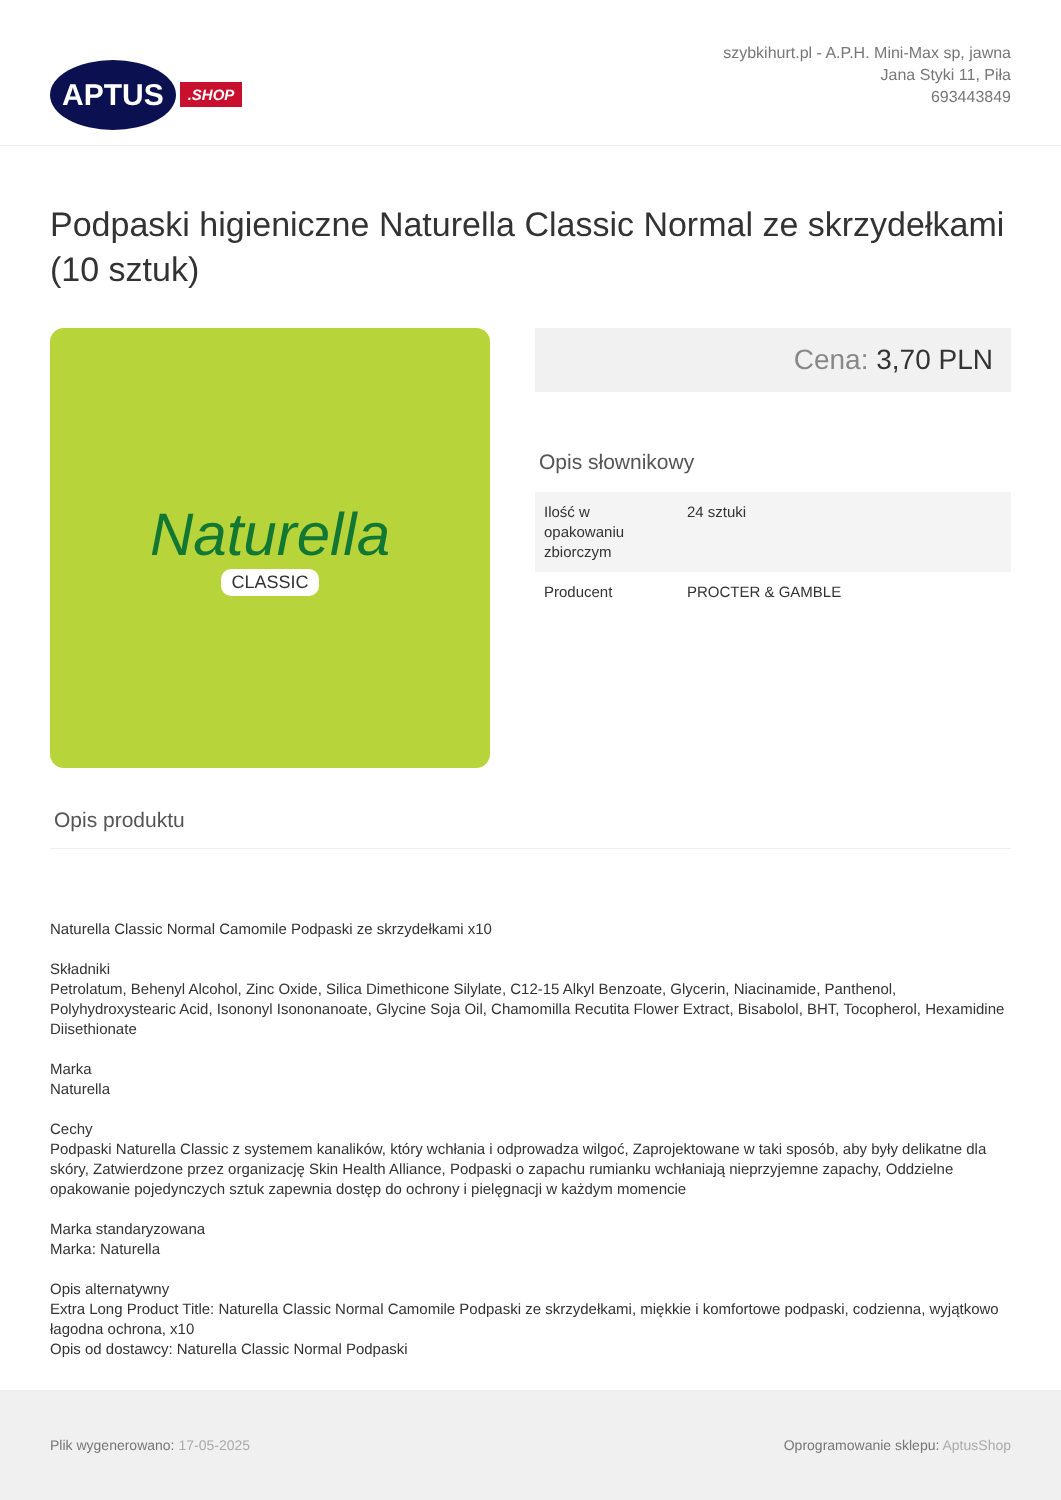APTUS.SHOP
szybkihurt.pl - A.P.H. Mini-Max sp, jawna
Jana Styki 11, Piła
693443849
Podpaski higieniczne Naturella Classic Normal ze skrzydełkami (10 sztuk)
Naturella
CLASSIC
Cena: 3,70 PLN
Opis słownikowy
| Ilość w opakowaniu zbiorczym | 24 sztuki |
| Producent | PROCTER & GAMBLE |
Opis produktu
Naturella Classic Normal Camomile Podpaski ze skrzydełkami x10
Składniki
Petrolatum, Behenyl Alcohol, Zinc Oxide, Silica Dimethicone Silylate, C12-15 Alkyl Benzoate, Glycerin, Niacinamide, Panthenol, Polyhydroxystearic Acid, Isononyl Isononanoate, Glycine Soja Oil, Chamomilla Recutita Flower Extract, Bisabolol, BHT, Tocopherol, Hexamidine Diisethionate
Marka
Naturella
Cechy
Podpaski Naturella Classic z systemem kanalików, który wchłania i odprowadza wilgoć, Zaprojektowane w taki sposób, aby były delikatne dla skóry, Zatwierdzone przez organizację Skin Health Alliance, Podpaski o zapachu rumianku wchłaniają nieprzyjemne zapachy, Oddzielne opakowanie pojedynczych sztuk zapewnia dostęp do ochrony i pielęgnacji w każdym momencie
Marka standaryzowana
Marka: Naturella
Opis alternatywny
Extra Long Product Title: Naturella Classic Normal Camomile Podpaski ze skrzydełkami, miękkie i komfortowe podpaski, codzienna, wyjątkowo łagodna ochrona, x10
Opis od dostawcy: Naturella Classic Normal Podpaski
Plik wygenerowano: 17-05-2025
Oprogramowanie sklepu: AptusShop